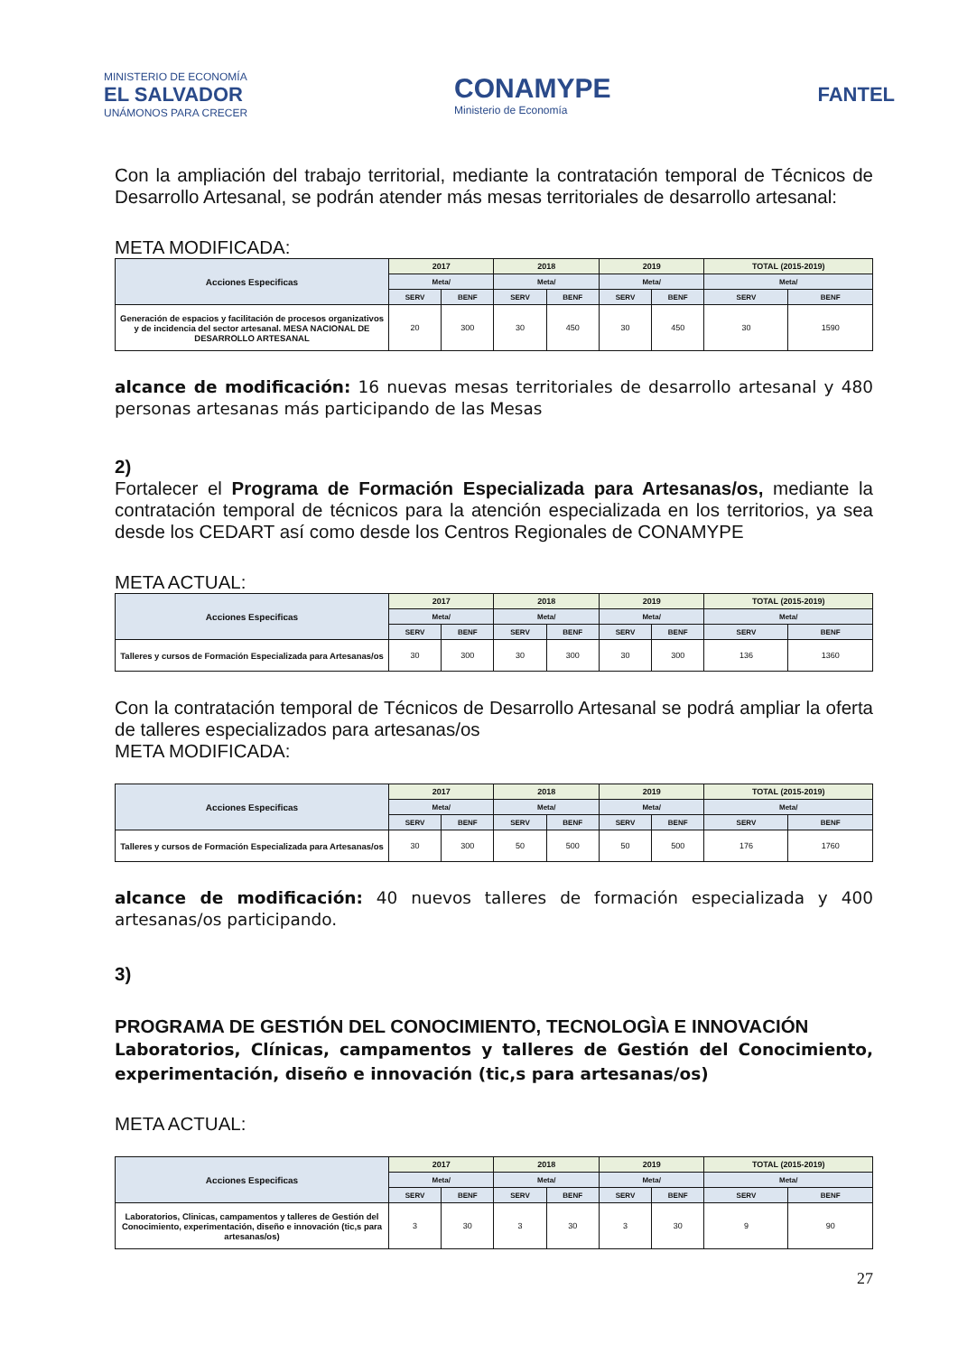MINISTERIO DE ECONOMÍA
EL SALVADOR
UNÁMONOS PARA CRECER
CONAMYPE
Ministerio de Economía
FANTEL
Con la ampliación del trabajo territorial, mediante la contratación temporal de Técnicos de Desarrollo Artesanal, se podrán atender más mesas territoriales de desarrollo artesanal:
META MODIFICADA:
| Acciones Especificas | 2017 | | 2018 | | 2019 | | TOTAL (2015-2019) | |
| --- | --- | --- | --- | --- | --- | --- | --- | --- |
| | Meta/ | | Meta/ | | Meta/ | | Meta/ | |
| | SERV | BENF | SERV | BENF | SERV | BENF | SERV | BENF |
| Generación de espacios y facilitación de procesos organizativos y de incidencia del sector artesanal. MESA NACIONAL DE DESARROLLO ARTESANAL | 20 | 300 | 30 | 450 | 30 | 450 | 30 | 1590 |
alcance de modificación: 16 nuevas mesas territoriales de desarrollo artesanal y 480 personas artesanas más participando de las Mesas
2)
Fortalecer el Programa de Formación Especializada para Artesanas/os, mediante la contratación temporal de técnicos para la atención especializada en los territorios, ya sea desde los CEDART así como desde los Centros Regionales de CONAMYPE
META ACTUAL:
| Acciones Especificas | 2017 | | 2018 | | 2019 | | TOTAL (2015-2019) | |
| --- | --- | --- | --- | --- | --- | --- | --- | --- |
| | Meta/ | | Meta/ | | Meta/ | | Meta/ | |
| | SERV | BENF | SERV | BENF | SERV | BENF | SERV | BENF |
| Talleres y cursos de Formación Especializada para Artesanas/os | 30 | 300 | 30 | 300 | 30 | 300 | 136 | 1360 |
Con la contratación temporal de Técnicos de Desarrollo Artesanal se podrá ampliar la oferta de talleres especializados para artesanas/os
META MODIFICADA:
| Acciones Especificas | 2017 | | 2018 | | 2019 | | TOTAL (2015-2019) | |
| --- | --- | --- | --- | --- | --- | --- | --- | --- |
| | Meta/ | | Meta/ | | Meta/ | | Meta/ | |
| | SERV | BENF | SERV | BENF | SERV | BENF | SERV | BENF |
| Talleres y cursos de Formación Especializada para Artesanas/os | 30 | 300 | 50 | 500 | 50 | 500 | 176 | 1760 |
alcance de modificación: 40 nuevos talleres de formación especializada y 400 artesanas/os participando.
3)
PROGRAMA DE GESTIÓN DEL CONOCIMIENTO, TECNOLOGÌA E INNOVACIÓN
Laboratorios, Clínicas, campamentos y talleres de Gestión del Conocimiento, experimentación, diseño e innovación (tic,s para artesanas/os)
META ACTUAL:
| Acciones Especificas | 2017 | | 2018 | | 2019 | | TOTAL (2015-2019) | |
| --- | --- | --- | --- | --- | --- | --- | --- | --- |
| | Meta/ | | Meta/ | | Meta/ | | Meta/ | |
| | SERV | BENF | SERV | BENF | SERV | BENF | SERV | BENF |
| Laboratorios, Clinicas, campamentos y talleres de Gestión del Conocimiento, experimentación, diseño e innovación (tic,s para artesanas/os) | 3 | 30 | 3 | 30 | 3 | 30 | 9 | 90 |
27